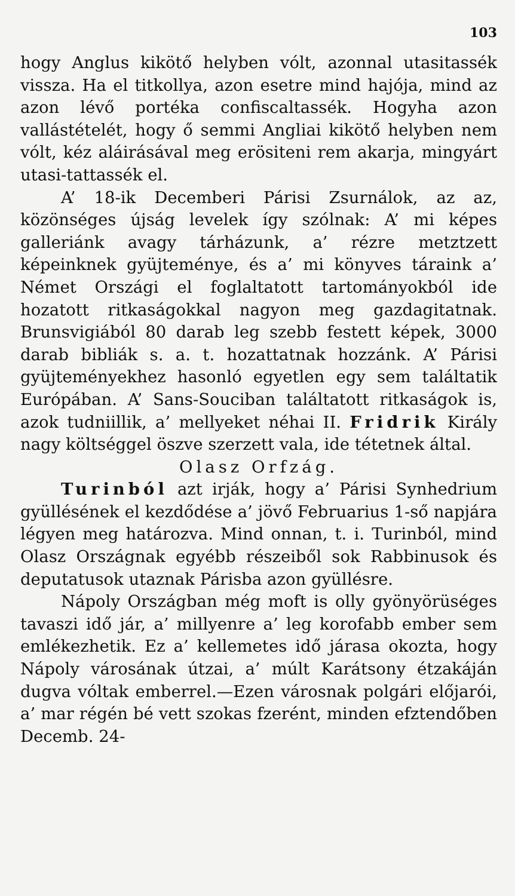103
hogy Anglus kikötő helyben vólt, azonnal utasitassék vissza. Ha el titkollya, azon esetre mind hajója, mind az azon lévő portéka confiscaltassék. Hogyha azon vallástételét, hogy ő semmi Angliai kikötő helyben nem vólt, kéz aláirásával meg erösiteni rem akarja, mingyárt utasi-tattassék el.
A’ 18-ik Decemberi Párisi Zsurnálok, az az, közönséges újság levelek így szólnak: A’ mi képes galleriánk avagy tárházunk, a’ rézre metztzett képeinknek gyüjteménye, és a’ mi könyves táraink a’ Német Országi el foglaltatott tartományokból ide hozatott ritkaságokkal nagyon meg gazdagitatnak. Brunsvigiából 80 darab leg szebb festett képek, 3000 darab bibliák s. a. t. hozattatnak hozzánk. A’ Párisi gyüjteményekhez hasonló egyetlen egy sem találtatik Európában. A’ Sans-Souciban találtatott ritkaságok is, azok tudniillik, a’ mellyeket néhai II. Fridrik Király nagy költséggel öszve szerzett vala, ide tétetnek által.
Olasz Orfzág.
Turinból azt irják, hogy a’ Párisi Synhedrium gyüllésének el kezdődése a’ jövő Februarius 1-ső napjára légyen meg határozva. Mind onnan, t. i. Turinból, mind Olasz Országnak egyébb részeiből sok Rabbinusok és deputatusok utaznak Párisba azon gyüllésre.
Nápoly Országban még moft is olly gyönyörüséges tavaszi idő jár, a’ millyenre a’ leg korofabb ember sem emlékezhetik. Ez a’ kellemetes idő járasa okozta, hogy Nápoly városának útzai, a’ múlt Karátsony étzakáján dugva vóltak emberrel.—Ezen városnak polgári előjarói, a’ mar régén bé vett szokas fzerént, minden efztendőben Decemb. 24-